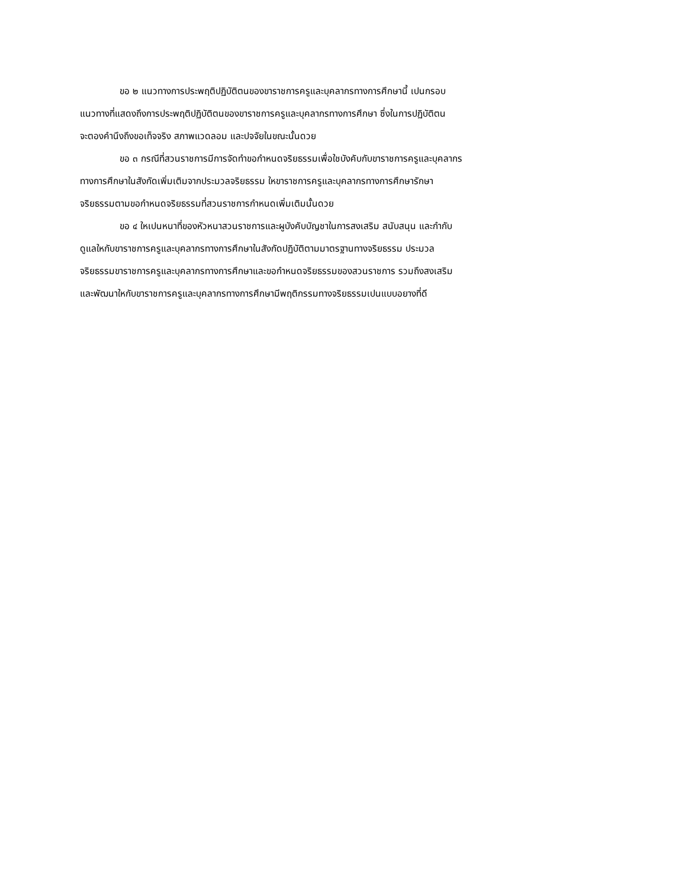ขอ ๒ แนวทางการประพฤติปฏิบัติตนของขาราชการครูและบุคลากรทางการศึกษานี้ เปนกรอบ
แนวทางที่แสดงถึงการประพฤติปฏิบัติตนของขาราชการครูและบุคลากรทางการศึกษา ซึ่งในการปฏิบัติตน
จะตองคำนึงถึงขอเท็จจริง สภาพแวดลอม และปจจัยในขณะนั้นดวย
ขอ ๓ กรณีที่สวนราชการมีการจัดทำขอกำหนดจริยธรรมเพื่อใชบังคับกับขาราชการครูและบุคลากร
ทางการศึกษาในสังกัดเพิ่มเติมจากประมวลจริยธรรม ใหขาราชการครูและบุคลากรทางการศึกษารักษา
จริยธรรมตามขอกำหนดจริยธรรมที่สวนราชการกำหนดเพิ่มเติมนั้นดวย
ขอ ๔ ใหเปนหนาที่ของหัวหนาสวนราชการและผูบังคับบัญชาในการสงเสริม สนับสนุน และกำกับ
ดูแลใหกับขาราชการครูและบุคลากรทางการศึกษาในสังกัดปฏิบัติตามมาตรฐานทางจริยธรรม ประมวล
จริยธรรมขาราชการครูและบุคลากรทางการศึกษาและขอกำหนดจริยธรรมของสวนราชการ รวมถึงสงเสริม
และพัฒนาใหกับขาราชการครูและบุคลากรทางการศึกษามีพฤติกรรมทางจริยธรรมเปนแบบอยางที่ดี